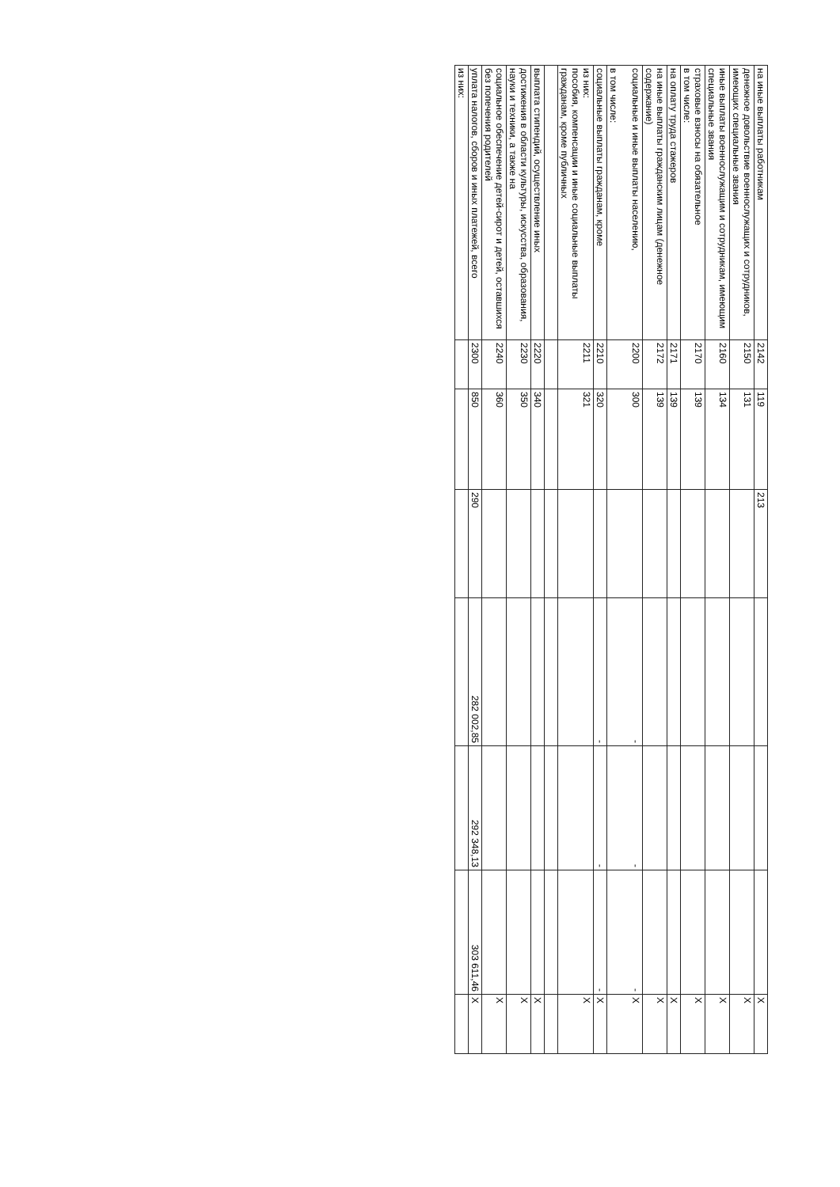| на иные выплаты работникам | 2142 | 119 | 213 | | | | X |
| денежное довольствие военнослужащих и сотрудников, имеющих специальные звания | 2150 | 131 | | | | | X |
| иные выплаты военнослужащим и сотрудникам, имеющим специальные звания | 2160 | 134 | | | | | X |
| страховые взносы на обязательное в том числе: | 2170 | 139 | | | | | X |
| на оплату труда стажеров | 2171 | 139 | | | | | X |
| на иные выплаты гражданским лицам (денежное содержание) | 2172 | 139 | | | | | X |
| социальные и иные выплаты населению, в том числе: | 2200 | 300 | | - | - | - | X |
| социальные выплаты гражданам, кроме | 2210 | 320 | | - | - | - | X |
| из них: пособия, компенсации и иные социальные выплаты гражданам, кроме публичных | 2211 | 321 | | | | | X |
| выплата стипендий, осуществление иных | 2220 | 340 | | | | | X |
| достижения в области культуры, искусства, образования, науки и техники, а также на | 2230 | 350 | | | | | X |
| социальное обеспечение детей-сирот и детей, оставшихся без попечения родителей | 2240 | 360 | | | | | X |
| уплата налогов, сборов и иных платежей, всего | 2300 | 850 | 290 | 282 002,85 | 292 348,13 | 303 611,46 | X |
| из них: | | | | | | | |